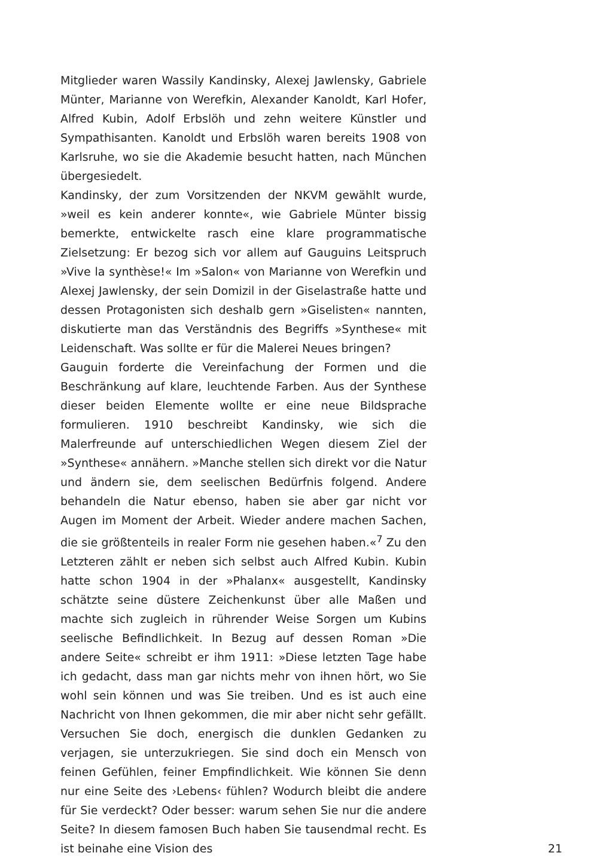Mitglieder waren Wassily Kandinsky, Alexej Jawlensky, Gabriele Münter, Marianne von Werefkin, Alexander Kanoldt, Karl Hofer, Alfred Kubin, Adolf Erbslöh und zehn weitere Künstler und Sympathisanten. Kanoldt und Erbslöh waren bereits 1908 von Karlsruhe, wo sie die Akademie besucht hatten, nach München übergesiedelt.
Kandinsky, der zum Vorsitzenden der NKVM gewählt wurde, »weil es kein anderer konnte«, wie Gabriele Münter bissig bemerkte, entwickelte rasch eine klare programmatische Zielsetzung: Er bezog sich vor allem auf Gauguins Leitspruch »Vive la synthèse!« Im »Salon« von Marianne von Werefkin und Alexej Jawlensky, der sein Domizil in der Giselastraße hatte und dessen Protagonisten sich deshalb gern »Giselisten« nannten, diskutierte man das Verständnis des Begriffs »Synthese« mit Leidenschaft. Was sollte er für die Malerei Neues bringen?
Gauguin forderte die Vereinfachung der Formen und die Beschränkung auf klare, leuchtende Farben. Aus der Synthese dieser beiden Elemente wollte er eine neue Bildsprache formulieren. 1910 beschreibt Kandinsky, wie sich die Malerfreunde auf unterschiedlichen Wegen diesem Ziel der »Synthese« annähern. »Manche stellen sich direkt vor die Natur und ändern sie, dem seelischen Bedürfnis folgend. Andere behandeln die Natur ebenso, haben sie aber gar nicht vor Augen im Moment der Arbeit. Wieder andere machen Sachen, die sie größtenteils in realer Form nie gesehen haben.«<sup>7</sup> Zu den Letzteren zählt er neben sich selbst auch Alfred Kubin. Kubin hatte schon 1904 in der »Phalanx« ausgestellt, Kandinsky schätzte seine düstere Zeichenkunst über alle Maßen und machte sich zugleich in rührender Weise Sorgen um Kubins seelische Befindlichkeit. In Bezug auf dessen Roman »Die andere Seite« schreibt er ihm 1911: »Diese letzten Tage habe ich gedacht, dass man gar nichts mehr von ihnen hört, wo Sie wohl sein können und was Sie treiben. Und es ist auch eine Nachricht von Ihnen gekommen, die mir aber nicht sehr gefällt. Versuchen Sie doch, energisch die dunklen Gedanken zu verjagen, sie unterzukriegen. Sie sind doch ein Mensch von feinen Gefühlen, feiner Empfindlichkeit. Wie können Sie denn nur eine Seite des ›Lebens‹ fühlen? Wodurch bleibt die andere für Sie verdeckt? Oder besser: warum sehen Sie nur die andere Seite? In diesem famosen Buch haben Sie tausendmal recht. Es ist beinahe eine Vision des
21